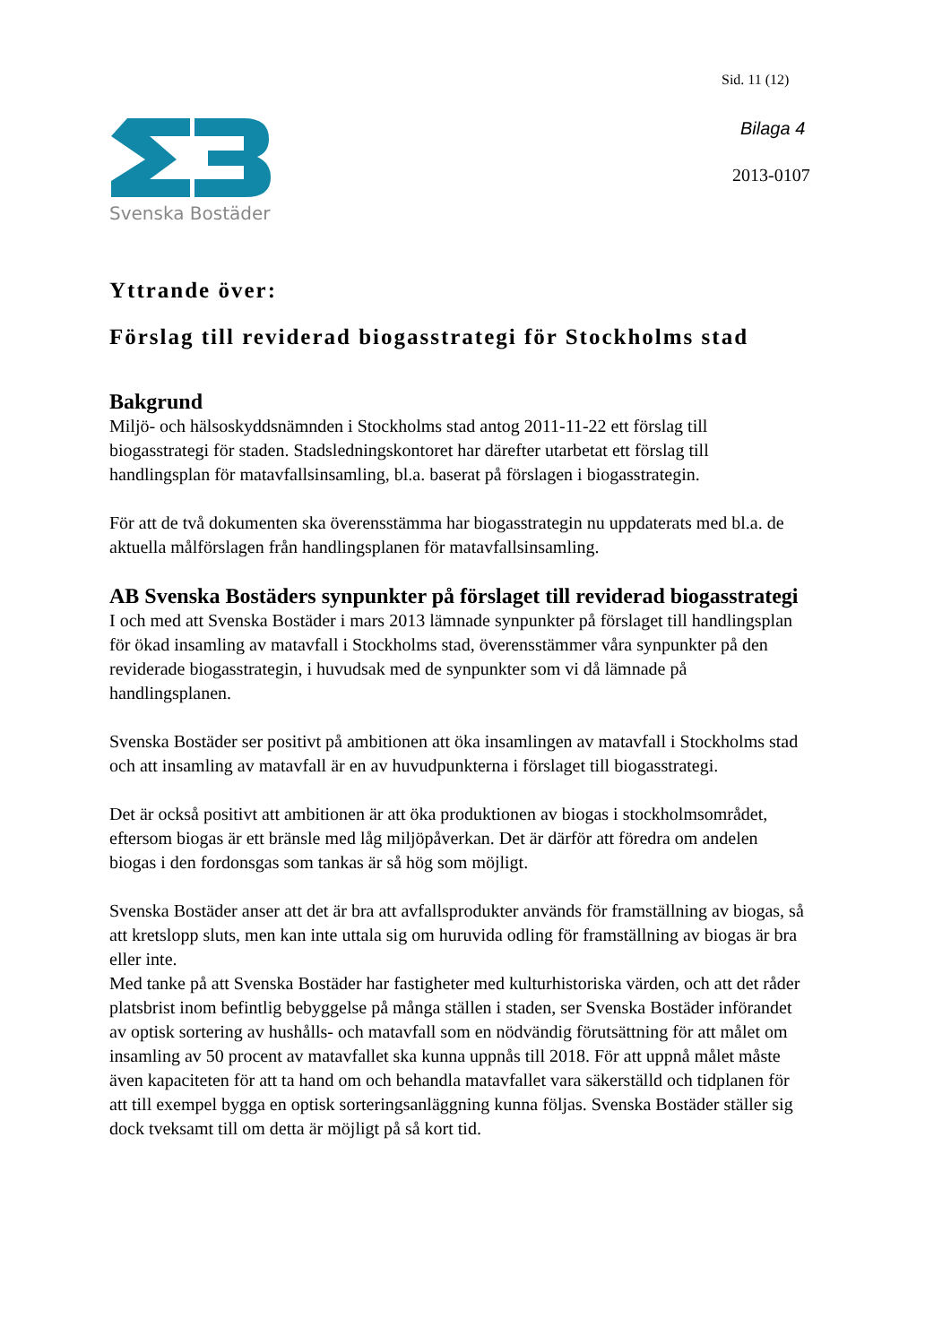Sid. 11 (12)
Bilaga 4
2013-0107
Svenska Bostäder
Yttrande över:
Förslag till reviderad biogasstrategi för Stockholms stad
Bakgrund
Miljö- och hälsoskyddsnämnden i Stockholms stad antog 2011-11-22 ett förslag till biogasstrategi för staden. Stadsledningskontoret har därefter utarbetat ett förslag till handlingsplan för matavfallsinsamling, bl.a. baserat på förslagen i biogasstrategin.
För att de två dokumenten ska överensstämma har biogasstrategin nu uppdaterats med bl.a. de aktuella målförslagen från handlingsplanen för matavfallsinsamling.
AB Svenska Bostäders synpunkter på förslaget till reviderad biogasstrategi
I och med att Svenska Bostäder i mars 2013 lämnade synpunkter på förslaget till handlingsplan för ökad insamling av matavfall i Stockholms stad, överensstämmer våra synpunkter på den reviderade biogasstrategin, i huvudsak med de synpunkter som vi då lämnade på handlingsplanen.
Svenska Bostäder ser positivt på ambitionen att öka insamlingen av matavfall i Stockholms stad och att insamling av matavfall är en av huvudpunkterna i förslaget till biogasstrategi.
Det är också positivt att ambitionen är att öka produktionen av biogas i stockholmsområdet, eftersom biogas är ett bränsle med låg miljöpåverkan. Det är därför att föredra om andelen biogas i den fordonsgas som tankas är så hög som möjligt.
Svenska Bostäder anser att det är bra att avfallsprodukter används för framställning av biogas, så att kretslopp sluts, men kan inte uttala sig om huruvida odling för framställning av biogas är bra eller inte.
Med tanke på att Svenska Bostäder har fastigheter med kulturhistoriska värden, och att det råder platsbrist inom befintlig bebyggelse på många ställen i staden, ser Svenska Bostäder införandet av optisk sortering av hushålls- och matavfall som en nödvändig förutsättning för att målet om insamling av 50 procent av matavfallet ska kunna uppnås till 2018. För att uppnå målet måste även kapaciteten för att ta hand om och behandla matavfallet vara säkerställd och tidplanen för att till exempel bygga en optisk sorteringsanläggning kunna följas. Svenska Bostäder ställer sig dock tveksamt till om detta är möjligt på så kort tid.